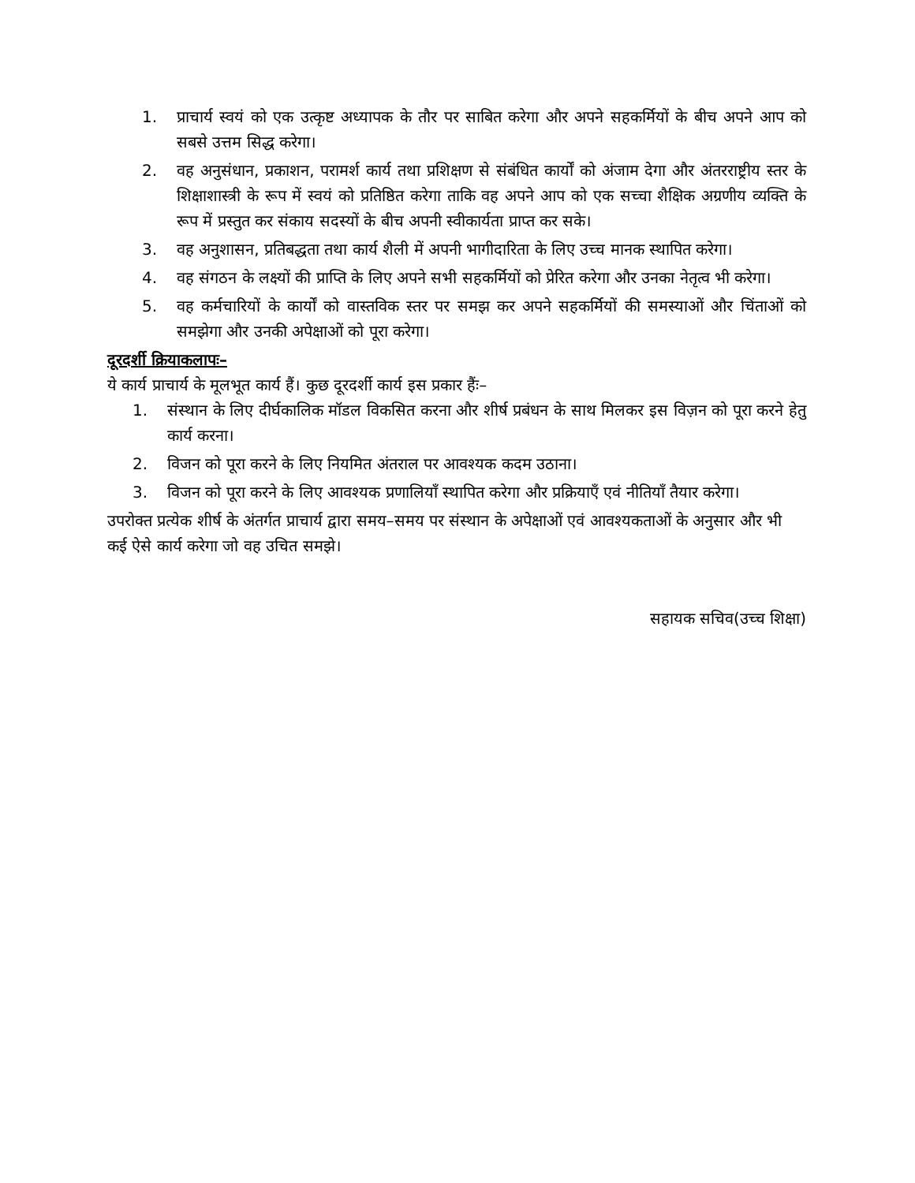1. प्राचार्य स्वयं को एक उत्कृष्ट अध्यापक के तौर पर साबित करेगा और अपने सहकर्मियों के बीच अपने आप को सबसे उत्तम सिद्ध करेगा।
2. वह अनुसंधान, प्रकाशन, परामर्श कार्य तथा प्रशिक्षण से संबंधित कार्यों को अंजाम देगा और अंतरराष्ट्रीय स्तर के शिक्षाशास्त्री के रूप में स्वयं को प्रतिष्ठित करेगा ताकि वह अपने आप को एक सच्चा शैक्षिक अग्रणीय व्यक्ति के रूप में प्रस्तुत कर संकाय सदस्यों के बीच अपनी स्वीकार्यता प्राप्त कर सके।
3. वह अनुशासन, प्रतिबद्धता तथा कार्य शैली में अपनी भागीदारिता के लिए उच्च मानक स्थापित करेगा।
4. वह संगठन के लक्ष्यों की प्राप्ति के लिए अपने सभी सहकर्मियों को प्रेरित करेगा और उनका नेतृत्व भी करेगा।
5. वह कर्मचारियों के कार्यों को वास्तविक स्तर पर समझ कर अपने सहकर्मियों की समस्याओं और चिंताओं को समझेगा और उनकी अपेक्षाओं को पूरा करेगा।
दूरदर्शी क्रियाकलापः–
ये कार्य प्राचार्य के मूलभूत कार्य हैं। कुछ दूरदर्शी कार्य इस प्रकार हैंः–
1. संस्थान के लिए दीर्घकालिक मॉडल विकसित करना और शीर्ष प्रबंधन के साथ मिलकर इस विज़न को पूरा करने हेतु कार्य करना।
2. विजन को पूरा करने के लिए नियमित अंतराल पर आवश्यक कदम उठाना।
3. विजन को पूरा करने के लिए आवश्यक प्रणालियाँ स्थापित करेगा और प्रक्रियाएँ एवं नीतियाँ तैयार करेगा।
उपरोक्त प्रत्येक शीर्ष के अंतर्गत प्राचार्य द्वारा समय–समय पर संस्थान के अपेक्षाओं एवं आवश्यकताओं के अनुसार और भी कई ऐसे कार्य करेगा जो वह उचित समझे।
सहायक सचिव(उच्च शिक्षा)